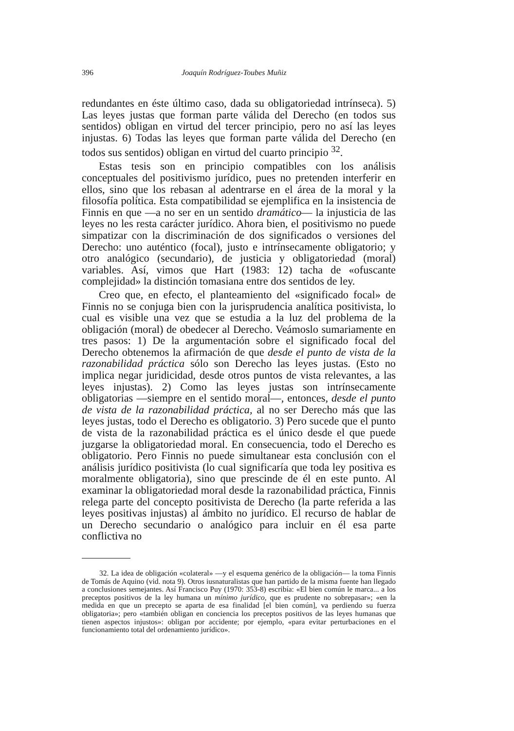396 Joaquín Rodríguez-Toubes Muñiz
redundantes en éste último caso, dada su obligatoriedad intrínseca). 5) Las leyes justas que forman parte válida del Derecho (en todos sus sentidos) obligan en virtud del tercer principio, pero no así las leyes injustas. 6) Todas las leyes que forman parte válida del Derecho (en todos sus sentidos) obligan en virtud del cuarto principio <sup>32</sup>.
Estas tesis son en principio compatibles con los análisis conceptuales del positivismo jurídico, pues no pretenden interferir en ellos, sino que los rebasan al adentrarse en el área de la moral y la filosofía política. Esta compatibilidad se ejemplifica en la insistencia de Finnis en que —a no ser en un sentido dramático— la injusticia de las leyes no les resta carácter jurídico. Ahora bien, el positivismo no puede simpatizar con la discriminación de dos significados o versiones del Derecho: uno auténtico (focal), justo e intrínsecamente obligatorio; y otro analógico (secundario), de justicia y obligatoriedad (moral) variables. Así, vimos que Hart (1983: 12) tacha de «ofuscante complejidad» la distinción tomasiana entre dos sentidos de ley.
Creo que, en efecto, el planteamiento del «significado focal» de Finnis no se conjuga bien con la jurisprudencia analítica positivista, lo cual es visible una vez que se estudia a la luz del problema de la obligación (moral) de obedecer al Derecho. Veámoslo sumariamente en tres pasos: 1) De la argumentación sobre el significado focal del Derecho obtenemos la afirmación de que desde el punto de vista de la razonabilidad práctica sólo son Derecho las leyes justas. (Esto no implica negar juridicidad, desde otros puntos de vista relevantes, a las leyes injustas). 2) Como las leyes justas son intrínsecamente obligatorias —siempre en el sentido moral—, entonces, desde el punto de vista de la razonabilidad práctica, al no ser Derecho más que las leyes justas, todo el Derecho es obligatorio. 3) Pero sucede que el punto de vista de la razonabilidad práctica es el único desde el que puede juzgarse la obligatoriedad moral. En consecuencia, todo el Derecho es obligatorio. Pero Finnis no puede simultanear esta conclusión con el análisis jurídico positivista (lo cual significaría que toda ley positiva es moralmente obligatoria), sino que prescinde de él en este punto. Al examinar la obligatoriedad moral desde la razonabilidad práctica, Finnis relega parte del concepto positivista de Derecho (la parte referida a las leyes positivas injustas) al ámbito no jurídico. El recurso de hablar de un Derecho secundario o analógico para incluir en él esa parte conflictiva no
32. La idea de obligación «colateral» —y el esquema genérico de la obligación— la toma Finnis de Tomás de Aquino (vid. nota 9). Otros iusnaturalistas que han partido de la misma fuente han llegado a conclusiones semejantes. Así Francisco Puy (1970: 353-8) escribía: «El bien común le marca... a los preceptos positivos de la ley humana un mínimo jurídico, que es prudente no sobrepasar»; «en la medida en que un precepto se aparta de esa finalidad [el bien común], va perdiendo su fuerza obligatoria»; pero «también obligan en conciencia los preceptos positivos de las leyes humanas que tienen aspectos injustos»: obligan por accidente; por ejemplo, «para evitar perturbaciones en el funcionamiento total del ordenamiento jurídico».